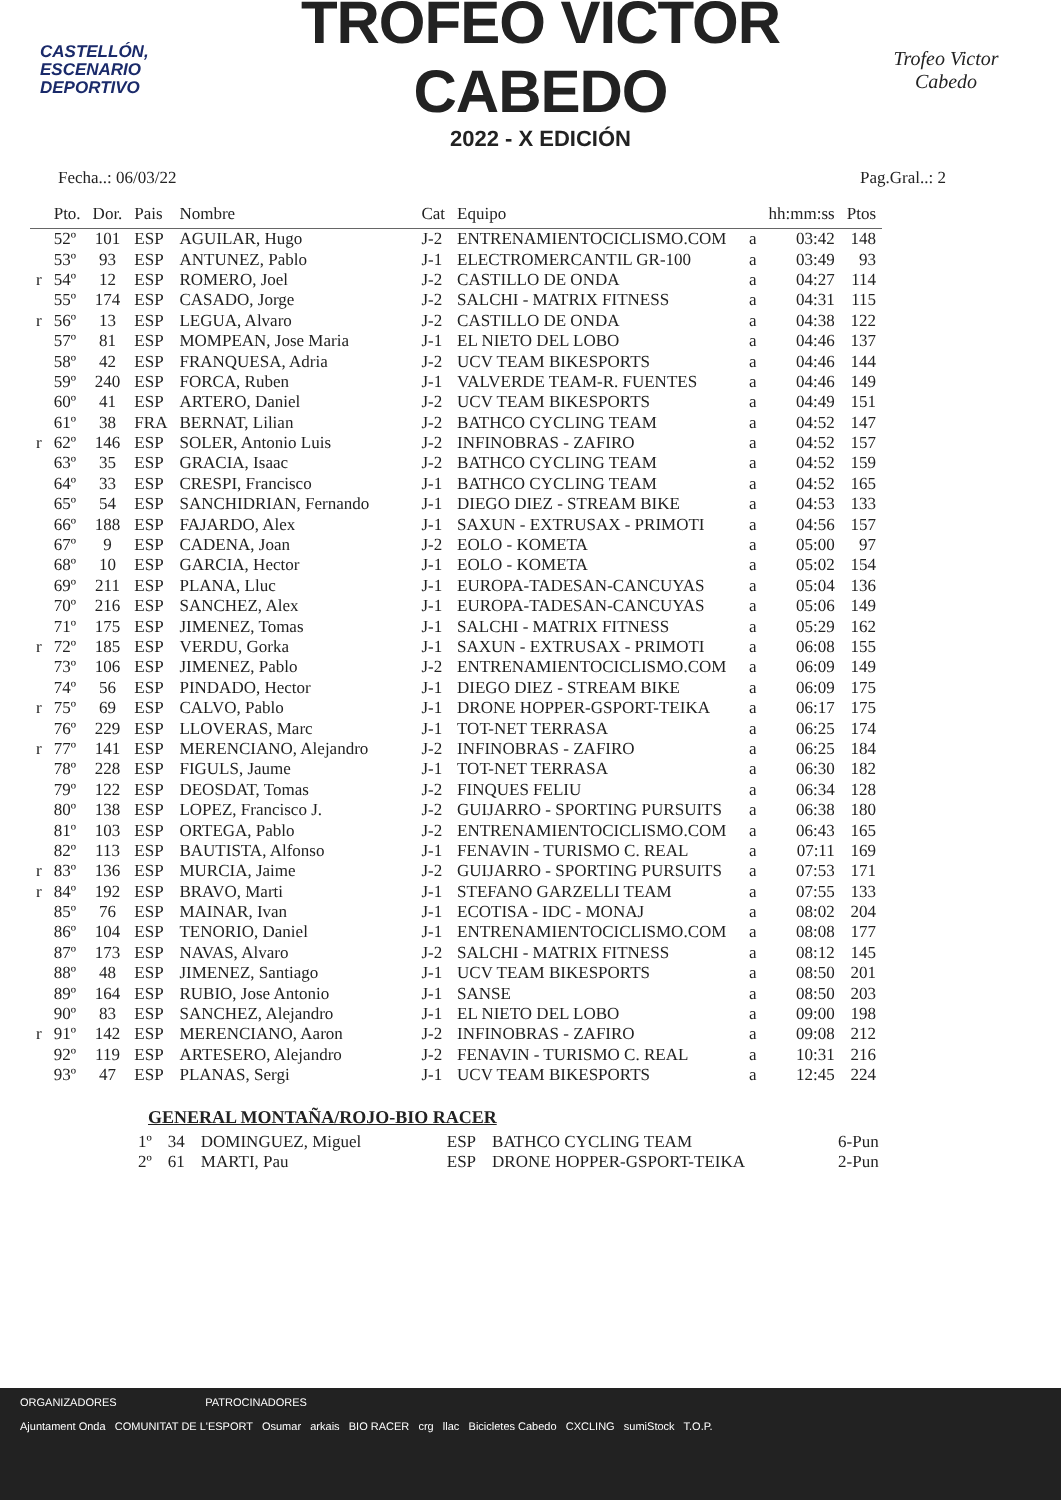CASTELLÓN,
ESCENARIO
DEPORTIVO
TROFEO VÍCTOR CABEDO
2022 - X EDICIÓN
Trofeo Victor Cabedo
Fecha..: 06/03/22 Pag.Gral..: 2
| | Pto. | Dor. | Pais | Nombre | Cat | Equipo | | hh:mm:ss | Ptos |
| --- | --- | --- | --- | --- | --- | --- | --- | --- | --- |
| | 52º | 101 | ESP | AGUILAR, Hugo | J-2 | ENTRENAMIENTOCICLISMO.COM | a | 03:42 | 148 |
| | 53º | 93 | ESP | ANTUNEZ, Pablo | J-1 | ELECTROMERCANTIL GR-100 | a | 03:49 | 93 |
| r | 54º | 12 | ESP | ROMERO, Joel | J-2 | CASTILLO DE ONDA | a | 04:27 | 114 |
| | 55º | 174 | ESP | CASADO, Jorge | J-2 | SALCHI - MATRIX FITNESS | a | 04:31 | 115 |
| r | 56º | 13 | ESP | LEGUA, Alvaro | J-2 | CASTILLO DE ONDA | a | 04:38 | 122 |
| | 57º | 81 | ESP | MOMPEAN, Jose Maria | J-1 | EL NIETO DEL LOBO | a | 04:46 | 137 |
| | 58º | 42 | ESP | FRANQUESA, Adria | J-2 | UCV TEAM BIKESPORTS | a | 04:46 | 144 |
| | 59º | 240 | ESP | FORCA, Ruben | J-1 | VALVERDE TEAM-R. FUENTES | a | 04:46 | 149 |
| | 60º | 41 | ESP | ARTERO, Daniel | J-2 | UCV TEAM BIKESPORTS | a | 04:49 | 151 |
| | 61º | 38 | FRA | BERNAT, Lilian | J-2 | BATHCO CYCLING TEAM | a | 04:52 | 147 |
| r | 62º | 146 | ESP | SOLER, Antonio Luis | J-2 | INFINOBRAS - ZAFIRO | a | 04:52 | 157 |
| | 63º | 35 | ESP | GRACIA, Isaac | J-2 | BATHCO CYCLING TEAM | a | 04:52 | 159 |
| | 64º | 33 | ESP | CRESPI, Francisco | J-1 | BATHCO CYCLING TEAM | a | 04:52 | 165 |
| | 65º | 54 | ESP | SANCHIDRIAN, Fernando | J-1 | DIEGO DIEZ - STREAM BIKE | a | 04:53 | 133 |
| | 66º | 188 | ESP | FAJARDO, Alex | J-1 | SAXUN - EXTRUSAX - PRIMOTI | a | 04:56 | 157 |
| | 67º | 9 | ESP | CADENA, Joan | J-2 | EOLO - KOMETA | a | 05:00 | 97 |
| | 68º | 10 | ESP | GARCIA, Hector | J-1 | EOLO - KOMETA | a | 05:02 | 154 |
| | 69º | 211 | ESP | PLANA, Lluc | J-1 | EUROPA-TADESAN-CANCUYAS | a | 05:04 | 136 |
| | 70º | 216 | ESP | SANCHEZ, Alex | J-1 | EUROPA-TADESAN-CANCUYAS | a | 05:06 | 149 |
| | 71º | 175 | ESP | JIMENEZ, Tomas | J-1 | SALCHI - MATRIX FITNESS | a | 05:29 | 162 |
| r | 72º | 185 | ESP | VERDU, Gorka | J-1 | SAXUN - EXTRUSAX - PRIMOTI | a | 06:08 | 155 |
| | 73º | 106 | ESP | JIMENEZ, Pablo | J-2 | ENTRENAMIENTOCICLISMO.COM | a | 06:09 | 149 |
| | 74º | 56 | ESP | PINDADO, Hector | J-1 | DIEGO DIEZ - STREAM BIKE | a | 06:09 | 175 |
| r | 75º | 69 | ESP | CALVO, Pablo | J-1 | DRONE HOPPER-GSPORT-TEIKA | a | 06:17 | 175 |
| | 76º | 229 | ESP | LLOVERAS, Marc | J-1 | TOT-NET TERRASA | a | 06:25 | 174 |
| r | 77º | 141 | ESP | MERENCIANO, Alejandro | J-2 | INFINOBRAS - ZAFIRO | a | 06:25 | 184 |
| | 78º | 228 | ESP | FIGULS, Jaume | J-1 | TOT-NET TERRASA | a | 06:30 | 182 |
| | 79º | 122 | ESP | DEOSDAT, Tomas | J-2 | FINQUES FELIU | a | 06:34 | 128 |
| | 80º | 138 | ESP | LOPEZ, Francisco J. | J-2 | GUIJARRO - SPORTING PURSUITS | a | 06:38 | 180 |
| | 81º | 103 | ESP | ORTEGA, Pablo | J-2 | ENTRENAMIENTOCICLISMO.COM | a | 06:43 | 165 |
| | 82º | 113 | ESP | BAUTISTA, Alfonso | J-1 | FENAVIN - TURISMO C. REAL | a | 07:11 | 169 |
| r | 83º | 136 | ESP | MURCIA, Jaime | J-2 | GUIJARRO - SPORTING PURSUITS | a | 07:53 | 171 |
| r | 84º | 192 | ESP | BRAVO, Marti | J-1 | STEFANO GARZELLI TEAM | a | 07:55 | 133 |
| | 85º | 76 | ESP | MAINAR, Ivan | J-1 | ECOTISA - IDC - MONAJ | a | 08:02 | 204 |
| | 86º | 104 | ESP | TENORIO, Daniel | J-1 | ENTRENAMIENTOCICLISMO.COM | a | 08:08 | 177 |
| | 87º | 173 | ESP | NAVAS, Alvaro | J-2 | SALCHI - MATRIX FITNESS | a | 08:12 | 145 |
| | 88º | 48 | ESP | JIMENEZ, Santiago | J-1 | UCV TEAM BIKESPORTS | a | 08:50 | 201 |
| | 89º | 164 | ESP | RUBIO, Jose Antonio | J-1 | SANSE | a | 08:50 | 203 |
| | 90º | 83 | ESP | SANCHEZ, Alejandro | J-1 | EL NIETO DEL LOBO | a | 09:00 | 198 |
| r | 91º | 142 | ESP | MERENCIANO, Aaron | J-2 | INFINOBRAS - ZAFIRO | a | 09:08 | 212 |
| | 92º | 119 | ESP | ARTESERO, Alejandro | J-2 | FENAVIN - TURISMO C. REAL | a | 10:31 | 216 |
| | 93º | 47 | ESP | PLANAS, Sergi | J-1 | UCV TEAM BIKESPORTS | a | 12:45 | 224 |
GENERAL MONTAÑA/ROJO-BIO RACER
| 1º | 34 | DOMINGUEZ, Miguel | ESP | BATHCO CYCLING TEAM | 6-Pun |
| 2º | 61 | MARTI, Pau | ESP | DRONE HOPPER-GSPORT-TEIKA | 2-Pun |
ORGANIZADORES PATROCINADORES
Ajuntament Onda COMUNITAT DE L'ESPORT Osumar arkais BIO RACER crg llac Bicicletes Cabedo CXCLING sumiStock T.O.P.